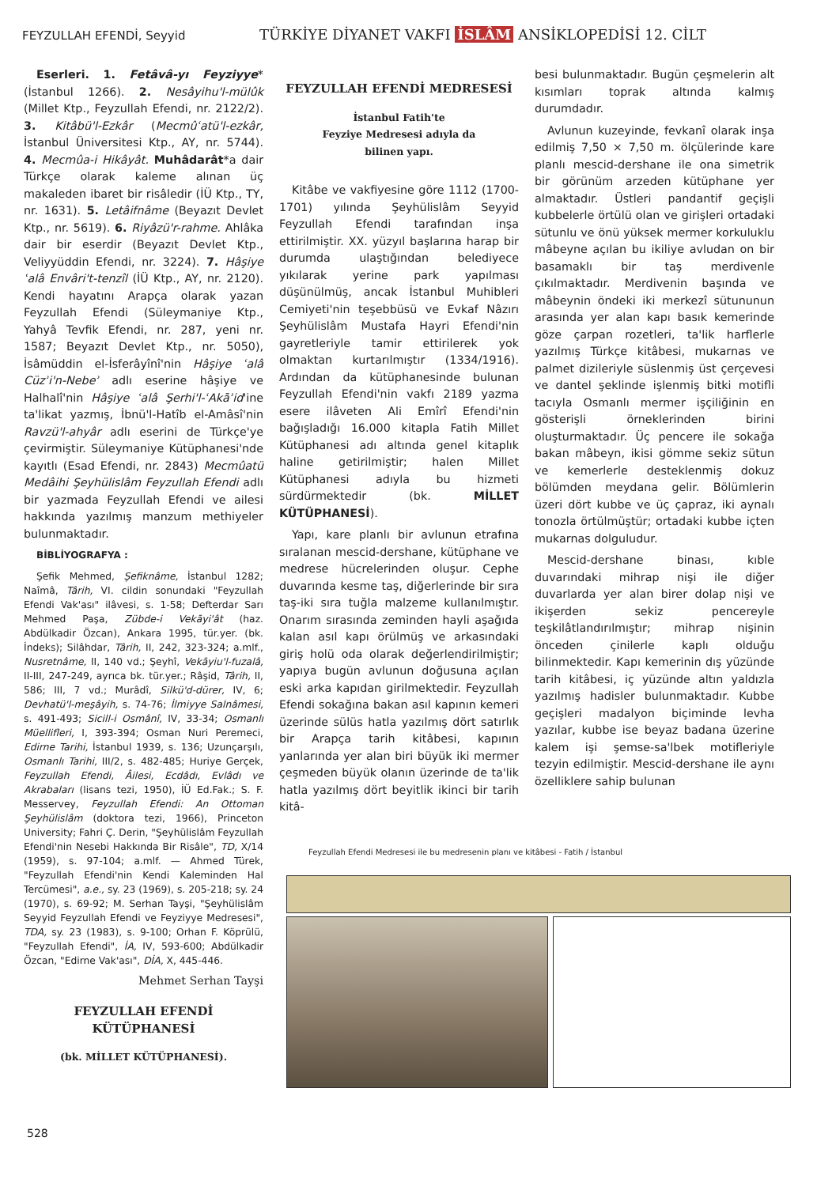FEYZULLAH EFENDİ, Seyyid
TÜRKİYE DİYANET VAKFI İSLÂM ANSİKLOPEDİSİ 12. CİLT
Eserleri. 1. Fetâvâ-yı Feyziyye* (İstanbul 1266). 2. Nesâyihu'l-mülûk (Millet Ktp., Feyzullah Efendi, nr. 2122/2). 3. Kitâbü'l-Ezkâr (Mecmûʿatü'l-ezkâr, İstanbul Üniversitesi Ktp., AY, nr. 5744). 4. Mecmûa-i Hikâyât. Muhâdarât*a dair Türkçe olarak kaleme alınan üç makaleden ibaret bir risâledir (İÜ Ktp., TY, nr. 1631). 5. Letâifnâme (Beyazıt Devlet Ktp., nr. 5619). 6. Riyâzü'r-rahme. Ahlâka dair bir eserdir (Beyazıt Devlet Ktp., Veliyyüddin Efendi, nr. 3224). 7. Hâşiye ʿalâ Envâri't-tenzîl (İÜ Ktp., AY, nr. 2120). Kendi hayatını Arapça olarak yazan Feyzullah Efendi (Süleymaniye Ktp., Yahyâ Tevfik Efendi, nr. 287, yeni nr. 1587; Beyazıt Devlet Ktp., nr. 5050), İsâmüddin el-İsferâyînî'nin Hâşiye ʿalâ Cüzʾi'n-Nebeʾ adlı eserine hâşiye ve Halhalî'nin Hâşiye ʿalâ Şerhi'l-ʿAkāʾid'ine ta'likat yazmış, İbnü'l-Hatîb el-Amâsî'nin Ravzü'l-ahyâr adlı eserini de Türkçe'ye çevirmiştir. Süleymaniye Kütüphanesi'nde kayıtlı (Esad Efendi, nr. 2843) Mecmûatü Medâihi Şeyhülislâm Feyzullah Efendi adlı bir yazmada Feyzullah Efendi ve ailesi hakkında yazılmış manzum methiyeler bulunmaktadır.
BİBLİYOGRAFYA :
Şefik Mehmed, Şefiknâme, İstanbul 1282; Naîmâ, Târih, VI. cildin sonundaki "Feyzullah Efendi Vak'ası" ilâvesi, s. 1-58; Defterdar Sarı Mehmed Paşa, Zübde-i Vekāyi'ât (haz. Abdülkadir Özcan), Ankara 1995, tür.yer. (bk. İndeks); Silâhdar, Târih, II, 242, 323-324; a.mlf., Nusretnâme, II, 140 vd.; Şeyhî, Vekāyiu'l-fuzalâ, II-III, 247-249, ayrıca bk. tür.yer.; Râşid, Târih, II, 586; III, 7 vd.; Murâdî, Silkü'd-dürer, IV, 6; Devhatü'l-meşâyih, s. 74-76; İlmiyye Salnâmesi, s. 491-493; Sicill-i Osmânî, IV, 33-34; Osmanlı Müellifleri, I, 393-394; Osman Nuri Peremeci, Edirne Tarihi, İstanbul 1939, s. 136; Uzunçarşılı, Osmanlı Tarihi, III/2, s. 482-485; Huriye Gerçek, Feyzullah Efendi, Âilesi, Ecdâdı, Evlâdı ve Akrabaları (lisans tezi, 1950), İÜ Ed.Fak.; S. F. Messervey, Feyzullah Efendi: An Ottoman Şeyhülislâm (doktora tezi, 1966), Princeton University; Fahri Ç. Derin, "Şeyhülislâm Feyzullah Efendi'nin Nesebi Hakkında Bir Risâle", TD, X/14 (1959), s. 97-104; a.mlf. — Ahmed Türek, "Feyzullah Efendi'nin Kendi Kaleminden Hal Tercümesi", a.e., sy. 23 (1969), s. 205-218; sy. 24 (1970), s. 69-92; M. Serhan Tayşi, "Şeyhülislâm Seyyid Feyzullah Efendi ve Feyziyye Medresesi", TDA, sy. 23 (1983), s. 9-100; Orhan F. Köprülü, "Feyzullah Efendi", İA, IV, 593-600; Abdülkadir Özcan, "Edirne Vak'ası", DİA, X, 445-446.
Mehmet Serhan Tayşi
FEYZULLAH EFENDİ KÜTÜPHANESİ
(bk. MİLLET KÜTÜPHANESİ).
FEYZULLAH EFENDİ MEDRESESİ
İstanbul Fatih'te
Feyziye Medresesi adıyla da
bilinen yapı.
Kitâbe ve vakfiyesine göre 1112 (1700-1701) yılında Şeyhülislâm Seyyid Feyzullah Efendi tarafından inşa ettirilmiştir. XX. yüzyıl başlarına harap bir durumda ulaştığından belediyece yıkılarak yerine park yapılması düşünülmüş, ancak İstanbul Muhibleri Cemiyeti'nin teşebbüsü ve Evkaf Nâzırı Şeyhülislâm Mustafa Hayri Efendi'nin gayretleriyle tamir ettirilerek yok olmaktan kurtarılmıştır (1334/1916). Ardından da kütüphanesinde bulunan Feyzullah Efendi'nin vakfı 2189 yazma esere ilâveten Ali Emîrî Efendi'nin bağışladığı 16.000 kitapla Fatih Millet Kütüphanesi adı altında genel kitaplık haline getirilmiştir; halen Millet Kütüphanesi adıyla bu hizmeti sürdürmektedir (bk. MİLLET KÜTÜPHANESİ).
Yapı, kare planlı bir avlunun etrafına sıralanan mescid-dershane, kütüphane ve medrese hücrelerinden oluşur. Cephe duvarında kesme taş, diğerlerinde bir sıra taş-iki sıra tuğla malzeme kullanılmıştır. Onarım sırasında zeminden hayli aşağıda kalan asıl kapı örülmüş ve arkasındaki giriş holü oda olarak değerlendirilmiştir; yapıya bugün avlunun doğusuna açılan eski arka kapıdan girilmektedir. Feyzullah Efendi sokağına bakan asıl kapının kemeri üzerinde sülüs hatla yazılmış dört satırlık bir Arapça tarih kitâbesi, kapının yanlarında yer alan biri büyük iki mermer çeşmeden büyük olanın üzerinde de ta'lik hatla yazılmış dört beyitlik ikinci bir tarih kitâ-
besi bulunmaktadır. Bugün çeşmelerin alt kısımları toprak altında kalmış durumdadır.
Avlunun kuzeyinde, fevkanî olarak inşa edilmiş 7,50 × 7,50 m. ölçülerinde kare planlı mescid-dershane ile ona simetrik bir görünüm arzeden kütüphane yer almaktadır. Üstleri pandantif geçişli kubbelerle örtülü olan ve girişleri ortadaki sütunlu ve önü yüksek mermer korkuluklu mâbeyne açılan bu ikiliye avludan on bir basamaklı bir taş merdivenle çıkılmaktadır. Merdivenin başında ve mâbeynin öndeki iki merkezî sütununun arasında yer alan kapı basık kemerinde göze çarpan rozetleri, ta'lik harflerle yazılmış Türkçe kitâbesi, mukarnas ve palmet dizileriyle süslenmiş üst çerçevesi ve dantel şeklinde işlenmiş bitki motifli tacıyla Osmanlı mermer işçiliğinin en gösterişli örneklerinden birini oluşturmaktadır. Üç pencere ile sokağa bakan mâbeyn, ikisi gömme sekiz sütun ve kemerlerle desteklenmiş dokuz bölümden meydana gelir. Bölümlerin üzeri dört kubbe ve üç çapraz, iki aynalı tonozla örtülmüştür; ortadaki kubbe içten mukarnas dolguludur.
Mescid-dershane binası, kıble duvarındaki mihrap nişi ile diğer duvarlarda yer alan birer dolap nişi ve ikişerden sekiz pencereyle teşkilâtlandırılmıştır; mihrap nişinin önceden çinilerle kaplı olduğu bilinmektedir. Kapı kemerinin dış yüzünde tarih kitâbesi, iç yüzünde altın yaldızla yazılmış hadisler bulunmaktadır. Kubbe geçişleri madalyon biçiminde levha yazılar, kubbe ise beyaz badana üzerine kalem işi şemse-sa'lbek motifleriyle tezyin edilmiştir. Mescid-dershane ile aynı özelliklere sahip bulunan
Feyzullah Efendi Medresesi ile bu medresenin planı ve kitâbesi - Fatih / İstanbul
528